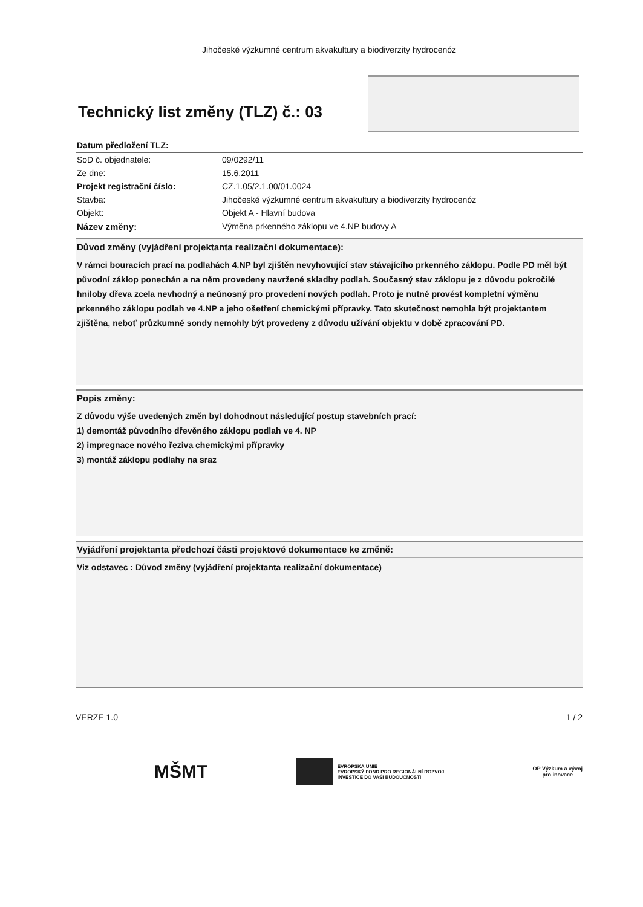Jihočeské výzkumné centrum akvakultury a biodiverzity hydrocenóz
Technický list změny (TLZ) č.: 03
| Datum předložení TLZ: | |
| SoD č. objednatele: | 09/0292/11 |
| Ze dne: | 15.6.2011 |
| Projekt registrační číslo: | CZ.1.05/2.1.00/01.0024 |
| Stavba: | Jihočeské výzkumné centrum akvakultury a biodiverzity hydrocenóz |
| Objekt: | Objekt A - Hlavní budova |
| Název změny: | Výměna prkenného záklopu ve 4.NP budovy A |
Důvod změny (vyjádření projektanta realizační dokumentace):
V rámci bouracích prací na podlahách 4.NP byl zjištěn nevyhovující stav stávajícího prkenného záklopu. Podle PD měl být původní záklop ponechán a na něm provedeny navržené skladby podlah. Současný stav záklopu je z důvodu pokročilé hniloby dřeva zcela nevhodný a neúnosný pro provedení nových podlah. Proto je nutné provést kompletní výměnu prkenného záklopu podlah ve 4.NP a jeho ošetření chemickými přípravky. Tato skutečnost nemohla být projektantem zjištěna, neboť průzkumné sondy nemohly být provedeny z důvodu užívání objektu v době zpracování PD.
Popis změny:
Z důvodu výše uvedených změn byl dohodnout následující postup stavebních prací:
1) demontáž původního dřevěného záklopu podlah ve 4. NP
2) impregnace nového řeziva chemickými přípravky
3) montáž záklopu podlahy na sraz
Vyjádření projektanta předchozí části projektové dokumentace ke změně:
Viz odstavec : Důvod změny (vyjádření projektanta realizační dokumentace)
VERZE 1.0 1 / 2
MŠMT
EVROPSKÁ UNIE
EVROPSKÝ FOND PRO REGIONÁLNÍ ROZVOJ
INVESTICE DO VAŠÍ BUDOUCNOSTI
OP Výzkum a vývoj
pro inovace